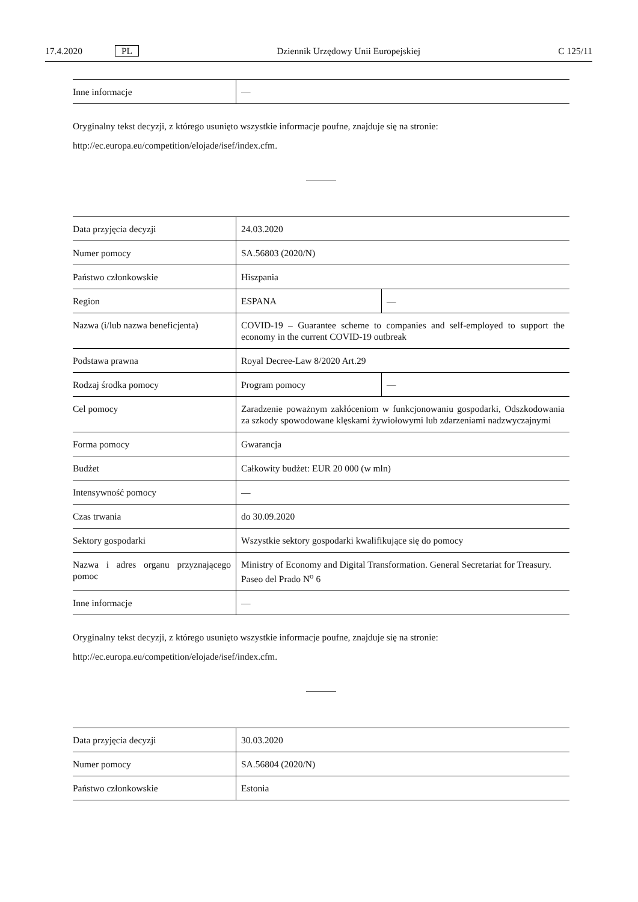17.4.2020 PL Dziennik Urzędowy Unii Europejskiej C 125/11
| Inne informacje | — |
Oryginalny tekst decyzji, z którego usunięto wszystkie informacje poufne, znajduje się na stronie:
http://ec.europa.eu/competition/elojade/isef/index.cfm.
| Data przyjęcia decyzji | 24.03.2020 | |
| Numer pomocy | SA.56803 (2020/N) | |
| Państwo członkowskie | Hiszpania | |
| Region | ESPANA | — |
| Nazwa (i/lub nazwa beneficjenta) | COVID-19 – Guarantee scheme to companies and self-employed to support the economy in the current COVID-19 outbreak | |
| Podstawa prawna | Royal Decree-Law 8/2020 Art.29 | |
| Rodzaj środka pomocy | Program pomocy | — |
| Cel pomocy | Zaradzenie poważnym zakłóceniom w funkcjonowaniu gospodarki, Odszkodowania za szkody spowodowane klęskami żywiołowymi lub zdarzeniami nadzwyczajnymi | |
| Forma pomocy | Gwarancja | |
| Budżet | Całkowity budżet: EUR 20 000 (w mln) | |
| Intensywność pomocy | — | |
| Czas trwania | do 30.09.2020 | |
| Sektory gospodarki | Wszystkie sektory gospodarki kwalifikujące się do pomocy | |
| Nazwa i adres organu przyznającego pomoc | Ministry of Economy and Digital Transformation. General Secretariat for Treasury. Paseo del Prado N<sup>o</sup> 6 | |
| Inne informacje | — | |
Oryginalny tekst decyzji, z którego usunięto wszystkie informacje poufne, znajduje się na stronie:
http://ec.europa.eu/competition/elojade/isef/index.cfm.
| Data przyjęcia decyzji | 30.03.2020 |
| Numer pomocy | SA.56804 (2020/N) |
| Państwo członkowskie | Estonia |